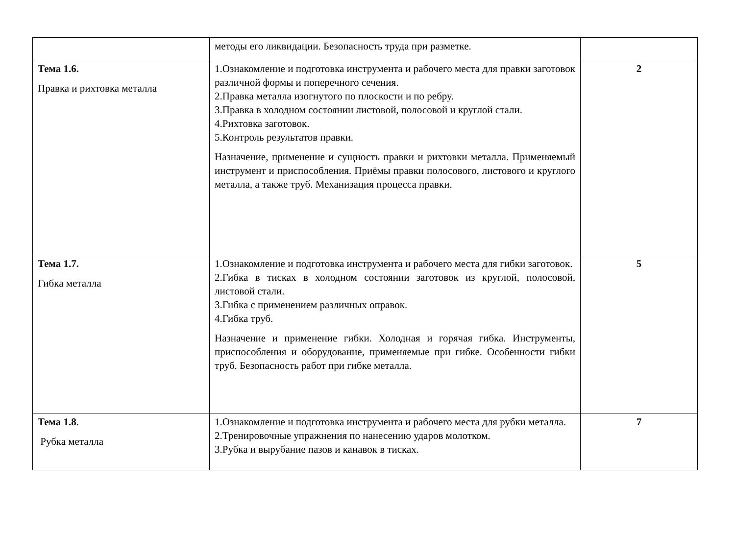| | методы его ликвидации. Безопасность труда при разметке. | |
| Тема 1.6. Правка и рихтовка металла | 1.Ознакомление и подготовка инструмента и рабочего места для правки заготовок различной формы и поперечного сечения. 2.Правка металла изогнутого по плоскости и по ребру. 3.Правка в холодном состоянии листовой, полосовой и круглой стали. 4.Рихтовка заготовок. 5.Контроль результатов правки. Назначение, применение и сущность правки и рихтовки металла. Применяемый инструмент и приспособления. Приёмы правки полосового, листового и круглого металла, а также труб. Механизация процесса правки. | 2 |
| Тема 1.7. Гибка металла | 1.Ознакомление и подготовка инструмента и рабочего места для гибки заготовок. 2.Гибка в тисках в холодном состоянии заготовок из круглой, полосовой, листовой стали. 3.Гибка с применением различных оправок. 4.Гибка труб. Назначение и применение гибки. Холодная и горячая гибка. Инструменты, приспособления и оборудование, применяемые при гибке. Особенности гибки труб. Безопасность работ при гибке металла. | 5 |
| Тема 1.8 . Рубка металла | 1.Ознакомление и подготовка инструмента и рабочего места для рубки металла. 2.Тренировочные упражнения по нанесению ударов молотком. 3.Рубка и вырубание пазов и канавок в тисках. | 7 |